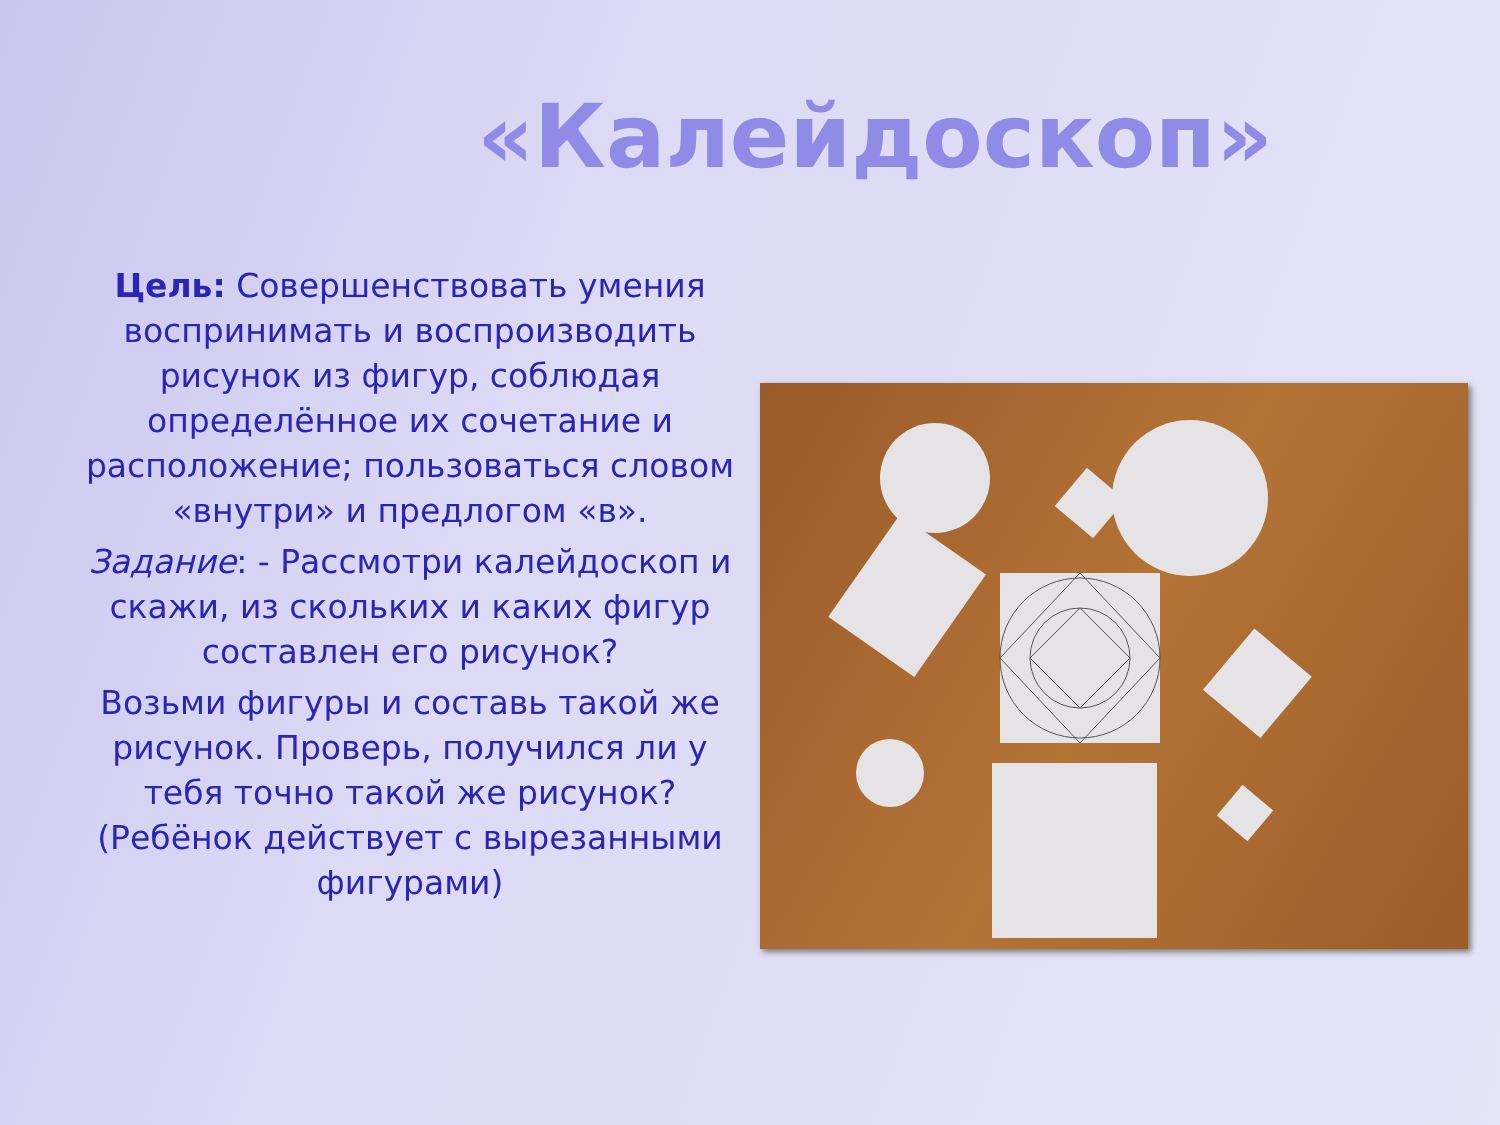«Калейдоскоп»
Цель: Совершенствовать умения воспринимать и воспроизводить рисунок из фигур, соблюдая определённое их сочетание и расположение; пользоваться словом «внутри» и предлогом «в».
Задание: - Рассмотри калейдоскоп и скажи, из скольких и каких фигур составлен его рисунок?
Возьми фигуры и составь такой же рисунок. Проверь, получился ли у тебя точно такой же рисунок? (Ребёнок действует с вырезанными фигурами)